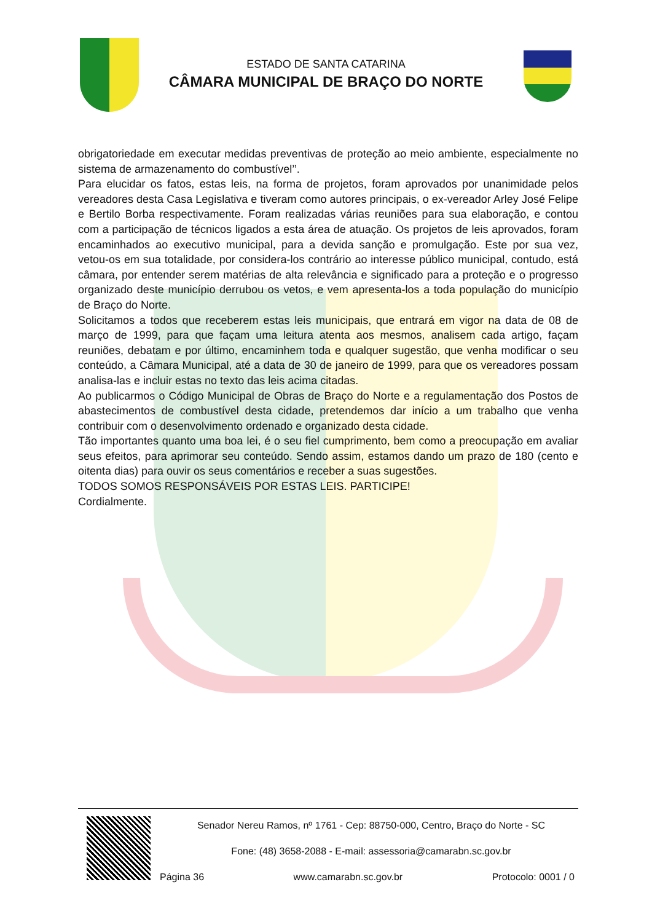ESTADO DE SANTA CATARINA
CÂMARA MUNICIPAL DE BRAÇO DO NORTE
obrigatoriedade em executar medidas preventivas de proteção ao meio ambiente, especialmente no sistema de armazenamento do combustível’’.
Para elucidar os fatos, estas leis, na forma de projetos, foram aprovados por unanimidade pelos vereadores desta Casa Legislativa e tiveram como autores principais, o ex-vereador Arley José Felipe e Bertilo Borba respectivamente. Foram realizadas várias reuniões para sua elaboração, e contou com a participação de técnicos ligados a esta área de atuação. Os projetos de leis aprovados, foram encaminhados ao executivo municipal, para a devida sanção e promulgação. Este por sua vez, vetou-os em sua totalidade, por considera-los contrário ao interesse público municipal, contudo, está câmara, por entender serem matérias de alta relevância e significado para a proteção e o progresso organizado deste município derrubou os vetos, e vem apresenta-los a toda população do município de Braço do Norte.
Solicitamos a todos que receberem estas leis municipais, que entrará em vigor na data de 08 de março de 1999, para que façam uma leitura atenta aos mesmos, analisem cada artigo, façam reuniões, debatam e por último, encaminhem toda e qualquer sugestão, que venha modificar o seu conteúdo, a Câmara Municipal, até a data de 30 de janeiro de 1999, para que os vereadores possam analisa-las e incluir estas no texto das leis acima citadas.
Ao publicarmos o Código Municipal de Obras de Braço do Norte e a regulamentação dos Postos de abastecimentos de combustível desta cidade, pretendemos dar início a um trabalho que venha contribuir com o desenvolvimento ordenado e organizado desta cidade.
Tão importantes quanto uma boa lei, é o seu fiel cumprimento, bem como a preocupação em avaliar seus efeitos, para aprimorar seu conteúdo. Sendo assim, estamos dando um prazo de 180 (cento e oitenta dias) para ouvir os seus comentários e receber a suas sugestões.
TODOS SOMOS RESPONSÁVEIS POR ESTAS LEIS. PARTICIPE!
Cordialmente.
Senador Nereu Ramos, nº 1761 - Cep: 88750-000, Centro, Braço do Norte - SC
Fone: (48) 3658-2088 - E-mail: assessoria@camarabn.sc.gov.br
Página 36 www.camarabn.sc.gov.br Protocolo: 0001 / 0